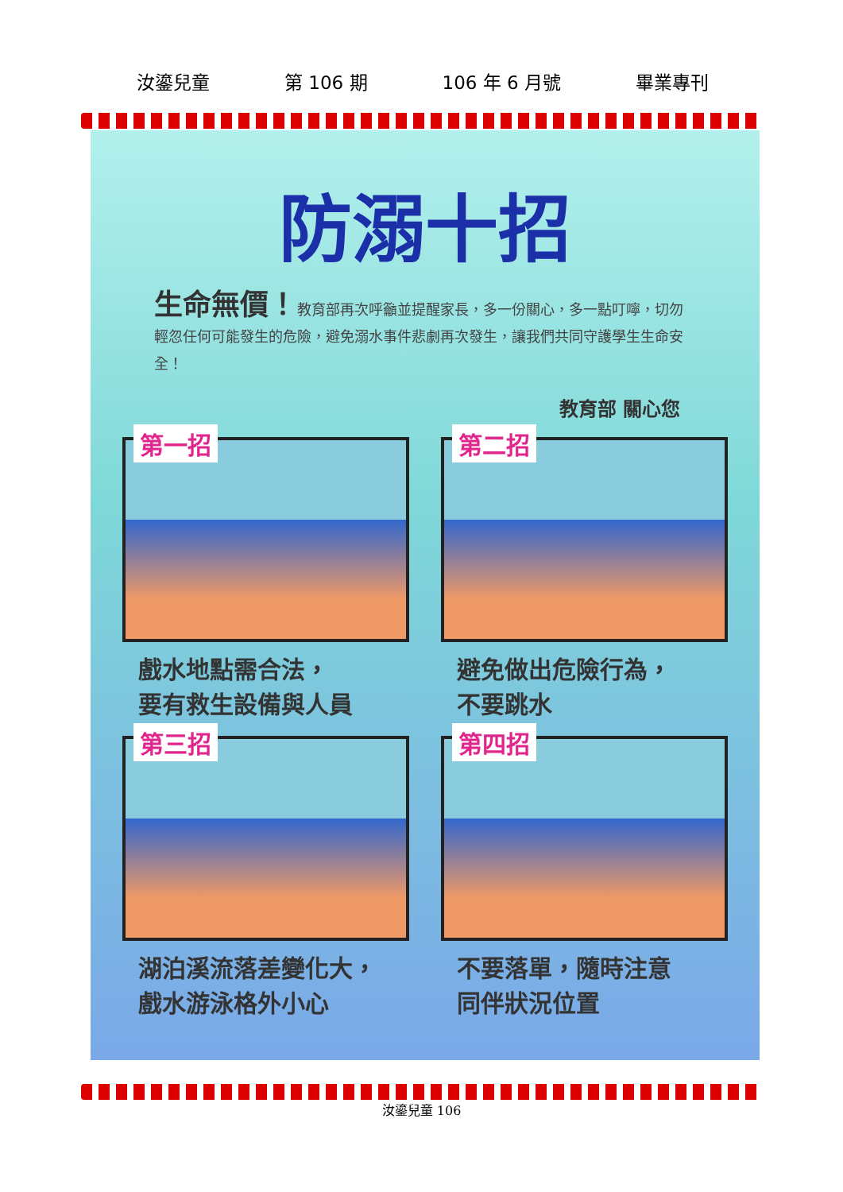汝鎏兒童 第 106 期 106 年 6 月號 畢業專刊
防溺十招
生命無價！教育部再次呼籲並提醒家長，多一份關心，多一點叮嚀，切勿輕忽任何可能發生的危險，避免溺水事件悲劇再次發生，讓我們共同守護學生生命安全！
教育部 關心您
第一招
戲水地點需合法，
要有救生設備與人員
第二招
避免做出危險行為，
不要跳水
第三招
湖泊溪流落差變化大，
戲水游泳格外小心
第四招
不要落單，隨時注意
同伴狀況位置
汝鎏兒童 106